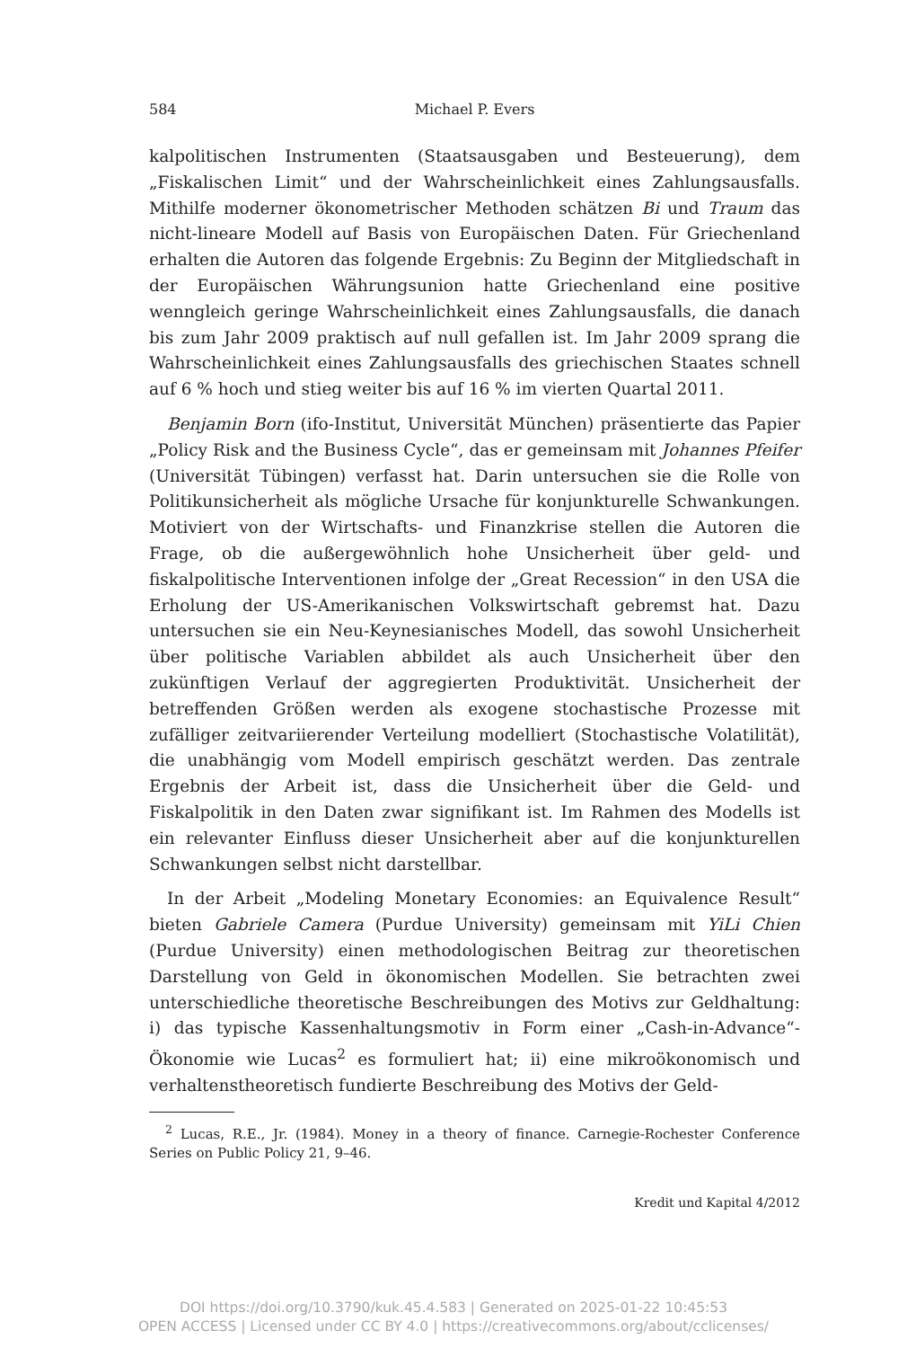584 Michael P. Evers
kalpolitischen Instrumenten (Staatsausgaben und Besteuerung), dem „Fiskalischen Limit“ und der Wahrscheinlichkeit eines Zahlungsausfalls. Mithilfe moderner ökonometrischer Methoden schätzen Bi und Traum das nicht-lineare Modell auf Basis von Europäischen Daten. Für Griechenland erhalten die Autoren das folgende Ergebnis: Zu Beginn der Mitgliedschaft in der Europäischen Währungsunion hatte Griechenland eine positive wenngleich geringe Wahrscheinlichkeit eines Zahlungsausfalls, die danach bis zum Jahr 2009 praktisch auf null gefallen ist. Im Jahr 2009 sprang die Wahrscheinlichkeit eines Zahlungsausfalls des griechischen Staates schnell auf 6 % hoch und stieg weiter bis auf 16 % im vierten Quartal 2011.
Benjamin Born (ifo-Institut, Universität München) präsentierte das Papier „Policy Risk and the Business Cycle“, das er gemeinsam mit Johannes Pfeifer (Universität Tübingen) verfasst hat. Darin untersuchen sie die Rolle von Politikunsicherheit als mögliche Ursache für konjunkturelle Schwankungen. Motiviert von der Wirtschafts- und Finanzkrise stellen die Autoren die Frage, ob die außergewöhnlich hohe Unsicherheit über geld- und fiskalpolitische Interventionen infolge der „Great Recession“ in den USA die Erholung der US-Amerikanischen Volkswirtschaft gebremst hat. Dazu untersuchen sie ein Neu-Keynesianisches Modell, das sowohl Unsicherheit über politische Variablen abbildet als auch Unsicherheit über den zukünftigen Verlauf der aggregierten Produktivität. Unsicherheit der betreffenden Größen werden als exogene stochastische Prozesse mit zufälliger zeitvariierender Verteilung modelliert (Stochastische Volatilität), die unabhängig vom Modell empirisch geschätzt werden. Das zentrale Ergebnis der Arbeit ist, dass die Unsicherheit über die Geld- und Fiskalpolitik in den Daten zwar signifikant ist. Im Rahmen des Modells ist ein relevanter Einfluss dieser Unsicherheit aber auf die konjunkturellen Schwankungen selbst nicht darstellbar.
In der Arbeit „Modeling Monetary Economies: an Equivalence Result“ bieten Gabriele Camera (Purdue University) gemeinsam mit YiLi Chien (Purdue University) einen methodologischen Beitrag zur theoretischen Darstellung von Geld in ökonomischen Modellen. Sie betrachten zwei unterschiedliche theoretische Beschreibungen des Motivs zur Geldhaltung: i) das typische Kassenhaltungsmotiv in Form einer „Cash-in-Advance“-Ökonomie wie Lucas<sup>2</sup> es formuliert hat; ii) eine mikroökonomisch und verhaltenstheoretisch fundierte Beschreibung des Motivs der Geld-
<sup>2</sup> Lucas, R.E., Jr. (1984). Money in a theory of finance. Carnegie-Rochester Conference Series on Public Policy 21, 9–46.
Kredit und Kapital 4/2012
DOI https://doi.org/10.3790/kuk.45.4.583 | Generated on 2025-01-22 10:45:53
OPEN ACCESS | Licensed under CC BY 4.0 | https://creativecommons.org/about/cclicenses/